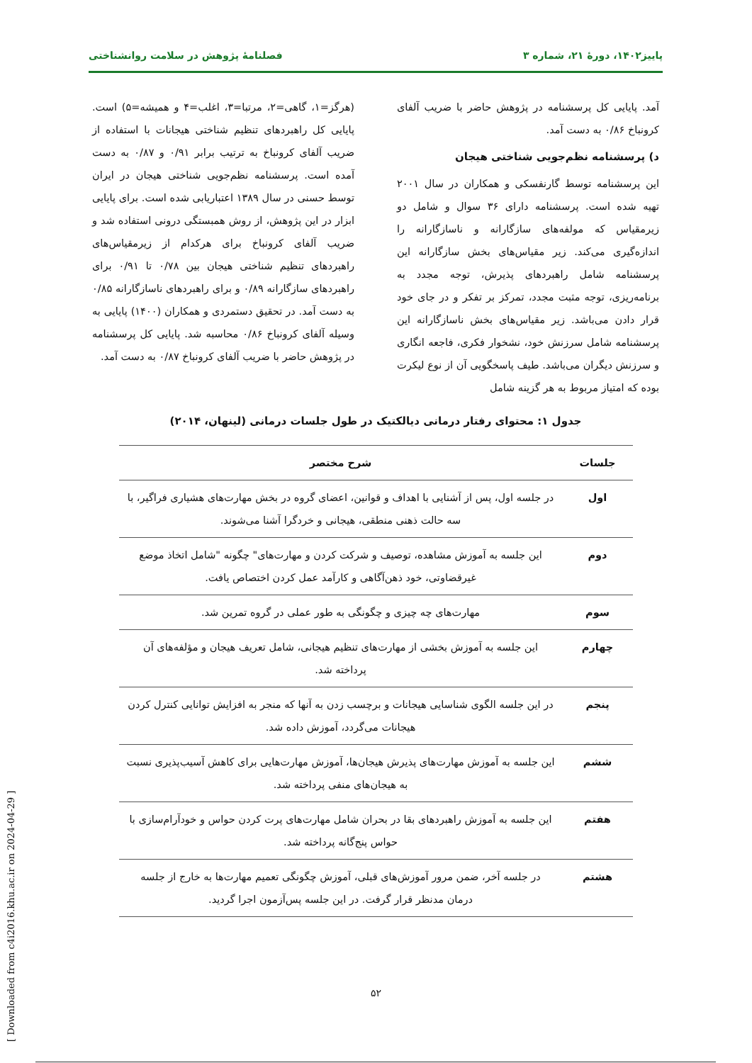پاییز۱۴۰۲، دورهٔ ۲۱، شماره ۳ فصلنامهٔ پژوهش در سلامت روانشناختی
آمد. پایایی کل پرسشنامه در پژوهش حاضر با ضریب آلفای کرونباخ ۰/۸۶ به دست آمد.
د) پرسشنامه نظم‌جویی شناختی هیجان
این پرسشنامه توسط گارنفسکی و همکاران در سال ۲۰۰۱ تهیه شده است. پرسشنامه دارای ۳۶ سوال و شامل دو زیرمقیاس که مولفه‌های سازگارانه و ناسازگارانه را اندازه‌گیری می‌کند. زیر مقیاس‌های بخش سازگارانه این پرسشنامه شامل راهبردهای پذیرش، توجه مجدد به برنامه‌ریزی، توجه مثبت مجدد، تمرکز بر تفکر و در جای خود قرار دادن می‌باشد. زیر مقیاس‌های بخش ناسازگارانه این پرسشنامه شامل سرزنش خود، نشخوار فکری، فاجعه انگاری و سرزنش دیگران می‌باشد. طیف پاسخگویی آن از نوع لیکرت بوده که امتیاز مربوط به هر گزینه شامل
(هرگز=۱، گاهی=۲، مرتبا=۳، اغلب=۴ و همیشه=۵) است. پایایی کل راهبردهای تنظیم شناختی هیجانات با استفاده از ضریب آلفای کرونباخ به ترتیب برابر ۰/۹۱ و ۰/۸۷ به دست آمده است. پرسشنامه نظم‌جویی شناختی هیجان در ایران توسط حسنی در سال ۱۳۸۹ اعتباریابی شده است. برای پایایی ابزار در این پژوهش، از روش همبستگی درونی استفاده شد و ضریب آلفای کرونباخ برای هرکدام از زیرمقیاس‌های راهبردهای تنظیم شناختی هیجان بین ۰/۷۸ تا ۰/۹۱ برای راهبردهای سازگارانه ۰/۸۹ و برای راهبردهای ناسازگارانه ۰/۸۵ به دست آمد. در تحقیق دستمردی و همکاران (۱۴۰۰) پایایی به وسیله آلفای کرونباخ ۰/۸۶ محاسبه شد. پایایی کل پرسشنامه در پژوهش حاضر با ضریب آلفای کرونباخ ۰/۸۷ به دست آمد.
جدول ۱: محتوای رفتار درمانی دیالکتیک در طول جلسات درمانی (لینهان، ۲۰۱۴)
| جلسات | شرح مختصر |
| --- | --- |
| اول | در جلسه اول، پس از آشنایی با اهداف و قوانین، اعضای گروه در بخش مهارت‌های هشیاری فراگیر، با سه حالت ذهنی منطقی، هیجانی و خردگرا آشنا می‌شوند. |
| دوم | این جلسه به آموزش مشاهده، توصیف و شرکت کردن و مهارت‌های" چگونه "شامل اتخاذ موضع غیرقضاوتی، خود ذهن‌آگاهی و کارآمد عمل کردن اختصاص یافت. |
| سوم | مهارت‌های چه چیزی و چگونگی به طور عملی در گروه تمرین شد. |
| چهارم | این جلسه به آموزش بخشی از مهارت‌های تنظیم هیجانی، شامل تعریف هیجان و مؤلفه‌های آن پرداخته شد. |
| پنجم | در این جلسه الگوی شناسایی هیجانات و برچسب زدن به آنها که منجر به افزایش توانایی کنترل کردن هیجانات می‌گردد، آموزش داده شد. |
| ششم | این جلسه به آموزش مهارت‌های پذیرش هیجان‌ها، آموزش مهارت‌هایی برای کاهش آسیب‌پذیری نسبت به هیجان‌های منفی پرداخته شد. |
| هفتم | این جلسه به آموزش راهبردهای بقا در بحران شامل مهارت‌های پرت کردن حواس و خودآرام‌سازی با حواس پنج‌گانه پرداخته شد. |
| هشتم | در جلسه آخر، ضمن مرور آموزش‌های قبلی، آموزش چگونگی تعمیم مهارت‌ها به خارج از جلسه درمان مدنظر قرار گرفت. در این جلسه پس‌آزمون اجرا گردید. |
[ Downloaded from c4i2016.khu.ac.ir on 2024-04-29 ]
۵۲